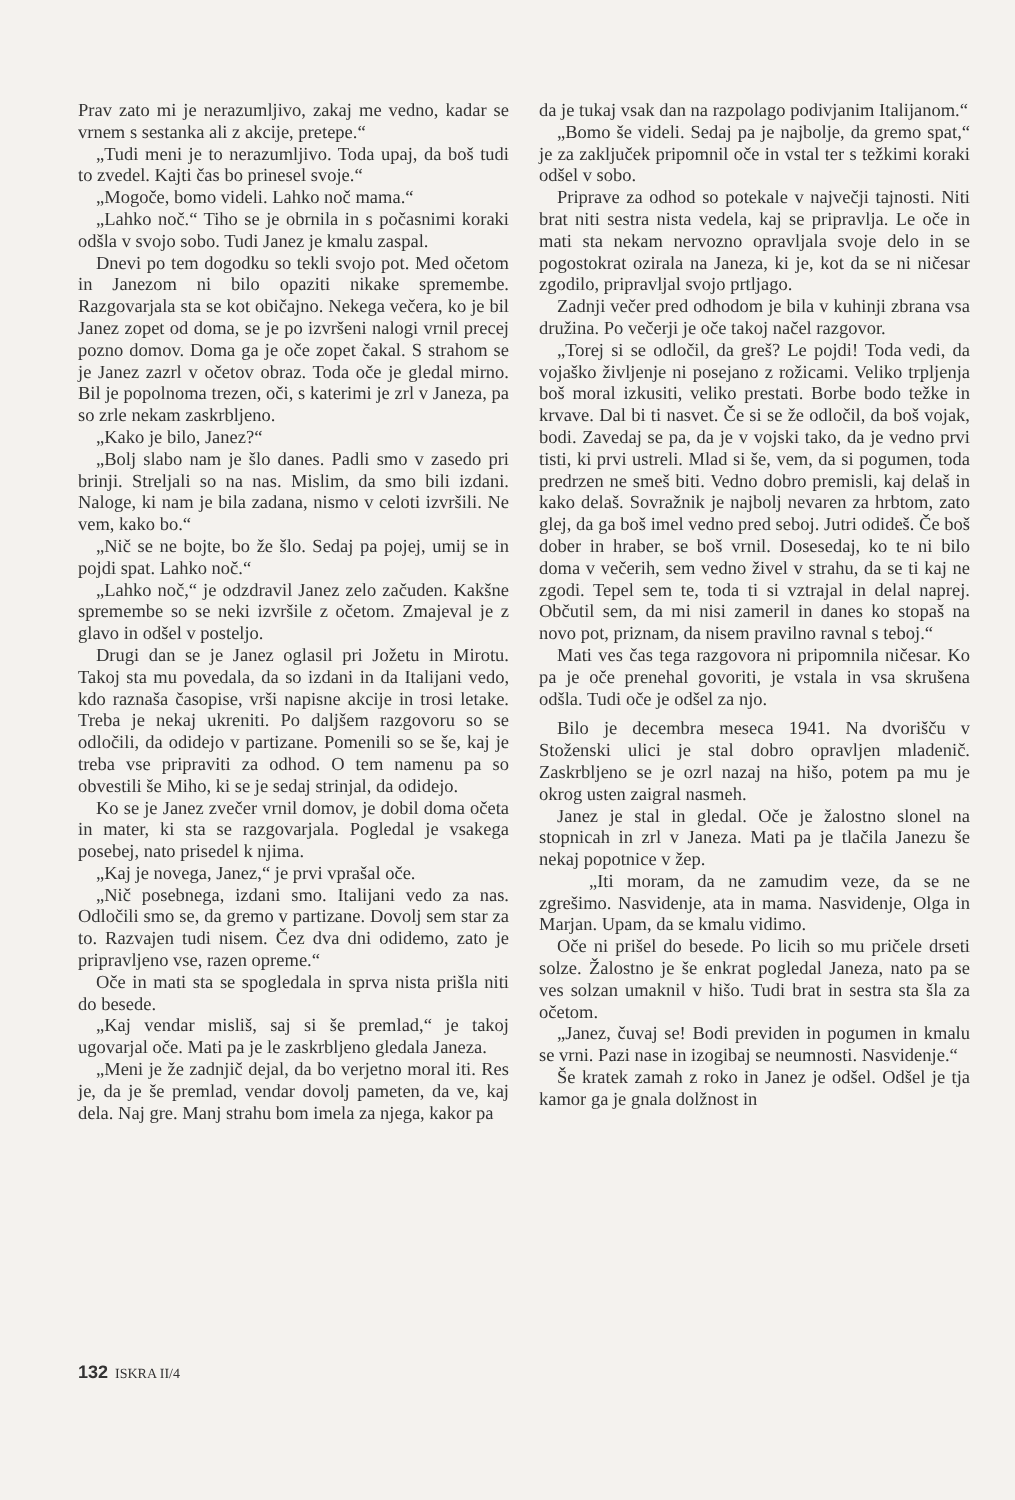Prav zato mi je nerazumljivo, zakaj me vedno, kadar se vrnem s sestanka ali z akcije, pretepe.“
„Tudi meni je to nerazumljivo. Toda upaj, da boš tudi to zvedel. Kajti čas bo prinesel svoje.“
„Mogoče, bomo videli. Lahko noč mama.“
„Lahko noč.“ Tiho se je obrnila in s počasnimi koraki odšla v svojo sobo. Tudi Janez je kmalu zaspal.
Dnevi po tem dogodku so tekli svojo pot. Med očetom in Janezom ni bilo opaziti nikake spremembe. Razgovarjala sta se kot običajno. Nekega večera, ko je bil Janez zopet od doma, se je po izvršeni nalogi vrnil precej pozno domov. Doma ga je oče zopet čakal. S strahom se je Janez zazrl v očetov obraz. Toda oče je gledal mirno. Bil je popolnoma trezen, oči, s katerimi je zrl v Janeza, pa so zrle nekam zaskrbljeno.
„Kako je bilo, Janez?“
„Bolj slabo nam je šlo danes. Padli smo v zasedo pri brinji. Streljali so na nas. Mislim, da smo bili izdani. Naloge, ki nam je bila zadana, nismo v celoti izvršili. Ne vem, kako bo.“
„Nič se ne bojte, bo že šlo. Sedaj pa pojej, umij se in pojdi spat. Lahko noč.“
„Lahko noč,“ je odzdravil Janez zelo začuden. Kakšne spremembe so se neki izvršile z očetom. Zmajeval je z glavo in odšel v posteljo.
Drugi dan se je Janez oglasil pri Jožetu in Mirotu. Takoj sta mu povedala, da so izdani in da Italijani vedo, kdo raznaša časopise, vrši napisne akcije in trosi letake. Treba je nekaj ukreniti. Po daljšem razgovoru so se odločili, da odidejo v partizane. Pomenili so se še, kaj je treba vse pripraviti za odhod. O tem namenu pa so obvestili še Miho, ki se je sedaj strinjal, da odidejo.
Ko se je Janez zvečer vrnil domov, je dobil doma očeta in mater, ki sta se razgovarjala. Pogledal je vsakega posebej, nato prisedel k njima.
„Kaj je novega, Janez,“ je prvi vprašal oče.
„Nič posebnega, izdani smo. Italijani vedo za nas. Odločili smo se, da gremo v partizane. Dovolj sem star za to. Razvajen tudi nisem. Čez dva dni odidemo, zato je pripravljeno vse, razen opreme.“
Oče in mati sta se spogledala in sprva nista prišla niti do besede.
„Kaj vendar misliš, saj si še premlad,“ je takoj ugovarjal oče. Mati pa je le zaskrbljeno gledala Janeza.
„Meni je že zadnjič dejal, da bo verjetno moral iti. Res je, da je še premlad, vendar dovolj pameten, da ve, kaj dela. Naj gre. Manj strahu bom imela za njega, kakor pa
da je tukaj vsak dan na razpolago podivjanim Italijanom.“
„Bomo še videli. Sedaj pa je najbolje, da gremo spat,“ je za zaključek pripomnil oče in vstal ter s težkimi koraki odšel v sobo.
Priprave za odhod so potekale v največji tajnosti. Niti brat niti sestra nista vedela, kaj se pripravlja. Le oče in mati sta nekam nervozno opravljala svoje delo in se pogostokrat ozirala na Janeza, ki je, kot da se ni ničesar zgodilo, pripravljal svojo prtljago.
Zadnji večer pred odhodom je bila v kuhinji zbrana vsa družina. Po večerji je oče takoj načel razgovor.
„Torej si se odločil, da greš? Le pojdi! Toda vedi, da vojaško življenje ni posejano z rožicami. Veliko trpljenja boš moral izkusiti, veliko prestati. Borbe bodo težke in krvave. Dal bi ti nasvet. Če si se že odločil, da boš vojak, bodi. Zavedaj se pa, da je v vojski tako, da je vedno prvi tisti, ki prvi ustreli. Mlad si še, vem, da si pogumen, toda predrzen ne smeš biti. Vedno dobro premisli, kaj delaš in kako delaš. Sovražnik je najbolj nevaren za hrbtom, zato glej, da ga boš imel vedno pred seboj. Jutri odideš. Če boš dober in hraber, se boš vrnil. Dosesedaj, ko te ni bilo doma v večerih, sem vedno živel v strahu, da se ti kaj ne zgodi. Tepel sem te, toda ti si vztrajal in delal naprej. Občutil sem, da mi nisi zameril in danes ko stopaš na novo pot, priznam, da nisem pravilno ravnal s teboj.“
Mati ves čas tega razgovora ni pripomnila ničesar. Ko pa je oče prenehal govoriti, je vstala in vsa skrušena odšla. Tudi oče je odšel za njo.
Bilo je decembra meseca 1941. Na dvorišču v Stoženski ulici je stal dobro opravljen mladenič. Zaskrbljeno se je ozrl nazaj na hišo, potem pa mu je okrog usten zaigral nasmeh.
Janez je stal in gledal. Oče je žalostno slonel na stopnicah in zrl v Janeza. Mati pa je tlačila Janezu še nekaj popotnice v žep.
„Iti moram, da ne zamudim veze, da se ne zgrešimo. Nasvidenje, ata in mama. Nasvidenje, Olga in Marjan. Upam, da se kmalu vidimo.
Oče ni prišel do besede. Po licih so mu pričele drseti solze. Žalostno je še enkrat pogledal Janeza, nato pa se ves solzan umaknil v hišo. Tudi brat in sestra sta šla za očetom.
„Janez, čuvaj se! Bodi previden in pogumen in kmalu se vrni. Pazi nase in izogibaj se neumnosti. Nasvidenje.“
Še kratek zamah z roko in Janez je odšel. Odšel je tja kamor ga je gnala dolžnost in
132 ISKRA II/4